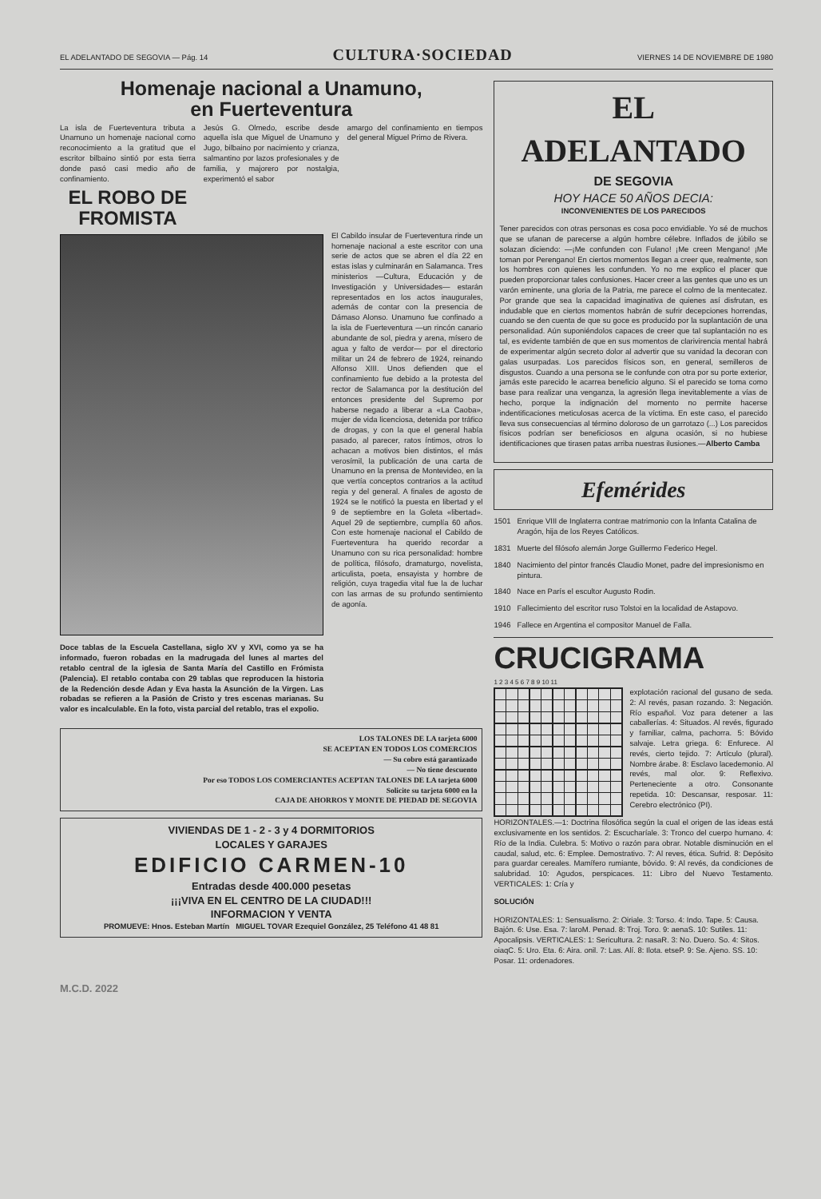EL ADELANTADO DE SEGOVIA — Pág. 14 CULTURA·SOCIEDAD VIERNES 14 DE NOVIEMBRE DE 1980
Homenaje nacional a Unamuno,
en Fuerteventura
La isla de Fuerteventura tributa a Unamuno un homenaje nacional como reconocimiento a la gratitud que el escritor bilbaino sintió por esta tierra donde pasó casi medio año de confinamiento.
EL ROBO DE FROMISTA
Jesús G. Olmedo, escribe desde aquella isla que Miguel de Unamuno y Jugo, bilbaino por nacimiento y crianza, salmantino por lazos profesionales y de familia, y majorero por nostalgia, experimentó el sabor
amargo del confinamiento en tiempos del general Miguel Primo de Rivera.
Doce tablas de la Escuela Castellana, siglo XV y XVI, como ya se ha informado, fueron robadas en la madrugada del lunes al martes del retablo central de la iglesia de Santa María del Castillo en Frómista (Palencia). El retablo contaba con 29 tablas que reproducen la historia de la Redención desde Adan y Eva hasta la Asunción de la Virgen. Las robadas se refieren a la Pasión de Cristo y tres escenas marianas. Su valor es incalculable. En la foto, vista parcial del retablo, tras el expolio.
El Cabildo insular de Fuerteventura rinde un homenaje nacional a este escritor con una serie de actos que se abren el día 22 en estas islas y culminarán en Salamanca. Tres ministerios —Cultura, Educación y de Investigación y Universidades— estarán representados en los actos inaugurales, además de contar con la presencia de Dámaso Alonso. Unamuno fue confinado a la isla de Fuerteventura —un rincón canario abundante de sol, piedra y arena, mísero de agua y falto de verdor— por el directorio militar un 24 de febrero de 1924, reinando Alfonso XIII. Unos defienden que el confinamiento fue debido a la protesta del rector de Salamanca por la destitución del entonces presidente del Supremo por haberse negado a liberar a «La Caoba», mujer de vida licenciosa, detenida por tráfico de drogas, y con la que el general había pasado, al parecer, ratos íntimos, otros lo achacan a motivos bien distintos, el más verosímil, la publicación de una carta de Unamuno en la prensa de Montevideo, en la que vertía conceptos contrarios a la actitud regia y del general. A finales de agosto de 1924 se le notificó la puesta en libertad y el 9 de septiembre en la Goleta «libertad». Aquel 29 de septiembre, cumplía 60 años. Con este homenaje nacional el Cabildo de Fuerteventura ha querido recordar a Unamuno con su rica personalidad: hombre de política, filósofo, dramaturgo, novelista, articulista, poeta, ensayista y hombre de religión, cuya tragedia vital fue la de luchar con las armas de su profundo sentimiento de agonía.
LOS TALONES DE LA tarjeta 6000
SE ACEPTAN EN TODOS LOS COMERCIOS
— Su cobro está garantizado
— No tiene descuento
Por eso TODOS LOS COMERCIANTES ACEPTAN TALONES DE LA tarjeta 6000
Solicite su tarjeta 6000 en la
CAJA DE AHORROS Y MONTE DE PIEDAD DE SEGOVIA
VIVIENDAS DE 1 - 2 - 3 y 4 DORMITORIOS
LOCALES Y GARAJES
EDIFICIO CARMEN-10
Entradas desde 400.000 pesetas
¡¡¡VIVA EN EL CENTRO DE LA CIUDAD!!!
INFORMACION Y VENTA
PROMUEVE: Hnos. Esteban Martín MIGUEL TOVAR Ezequiel González, 25 Teléfono 41 48 81
EL ADELANTADO
DE SEGOVIA
HOY HACE 50 AÑOS DECIA:
INCONVENIENTES DE LOS PARECIDOS
Tener parecidos con otras personas es cosa poco envidiable. Yo sé de muchos que se ufanan de parecerse a algún hombre célebre. Inflados de júbilo se solazan diciendo: —¡Me confunden con Fulano! ¡Me creen Mengano! ¡Me toman por Perengano! En ciertos momentos llegan a creer que, realmente, son los hombres con quienes les confunden. Yo no me explico el placer que pueden proporcionar tales confusiones. Hacer creer a las gentes que uno es un varón eminente, una gloria de la Patria, me parece el colmo de la mentecatez. Por grande que sea la capacidad imaginativa de quienes así disfrutan, es indudable que en ciertos momentos habrán de sufrir decepciones horrendas, cuando se den cuenta de que su goce es producido por la suplantación de una personalidad. Aún suponiéndolos capaces de creer que tal suplantación no es tal, es evidente también de que en sus momentos de clarivirencia mental habrá de experimentar algún secreto dolor al advertir que su vanidad la decoran con galas usurpadas. Los parecidos físicos son, en general, semilleros de disgustos. Cuando a una persona se le confunde con otra por su porte exterior, jamás este parecido le acarrea beneficio alguno. Si el parecido se toma como base para realizar una venganza, la agresión llega inevitablemente a vías de hecho, porque la indignación del momento no permite hacerse indentificaciones meticulosas acerca de la víctima. En este caso, el parecido lleva sus consecuencias al término doloroso de un garrotazo (...) Los parecidos físicos podrían ser beneficiosos en alguna ocasión, si no hubiese identificaciones que tirasen patas arriba nuestras ilusiones.—Alberto Camba
Efemérides
1501 Enrique VIII de Inglaterra contrae matrimonio con la Infanta Catalina de Aragón, hija de los Reyes Católicos.
1831 Muerte del filósofo alemán Jorge Guillermo Federico Hegel.
1840 Nacimiento del pintor francés Claudio Monet, padre del impresionismo en pintura.
1840 Nace en París el escultor Augusto Rodin.
1910 Fallecimiento del escritor ruso Tolstoi en la localidad de Astapovo.
1946 Fallece en Argentina el compositor Manuel de Falla.
CRUCIGRAMA
1 2 3 4 5 6 7 8 9 10 11
explotación racional del gusano de seda. 2: Al revés, pasan rozando. 3: Negación. Río español. Voz para detener a las caballerías. 4: Situados. Al revés, figurado y familiar, calma, pachorra. 5: Bóvido salvaje. Letra griega. 6: Enfurece. Al revés, cierto tejido. 7: Artículo (plural). Nombre árabe. 8: Esclavo lacedemonio. Al revés, mal olor. 9: Reflexivo. Perteneciente a otro. Consonante repetida. 10: Descansar, resposar. 11: Cerebro electrónico (PI).
HORIZONTALES.—1: Doctrina filosófica según la cual el origen de las ideas está exclusivamente en los sentidos. 2: Escucharíale. 3: Tronco del cuerpo humano. 4: Río de la India. Culebra. 5: Motivo o razón para obrar. Notable disminución en el caudal, salud, etc. 6: Emplee. Demostrativo. 7: Al reves, ética. Sufrid. 8: Depósito para guardar cereales. Mamífero rumiante, bóvido. 9: Al revés, da condiciones de salubridad. 10: Agudos, perspicaces. 11: Libro del Nuevo Testamento. VERTICALES: 1: Cría y
SOLUCIÓN
HORIZONTALES: 1: Sensualismo. 2: Oiriale. 3: Torso. 4: Indo. Tape. 5: Causa. Bajón. 6: Use. Esa. 7: laroM. Penad. 8: Troj. Toro. 9: aenaS. 10: Sutiles. 11: Apocalipsis. VERTICALES: 1: Sericultura. 2: nasaR. 3: No. Duero. So. 4: Sitos. oiaqC. 5: Uro. Eta. 6: Aira. onil. 7: Las. Alí. 8: Ilota. etseP. 9: Se. Ajeno. SS. 10: Posar. 11: ordenadores.
M.C.D. 2022